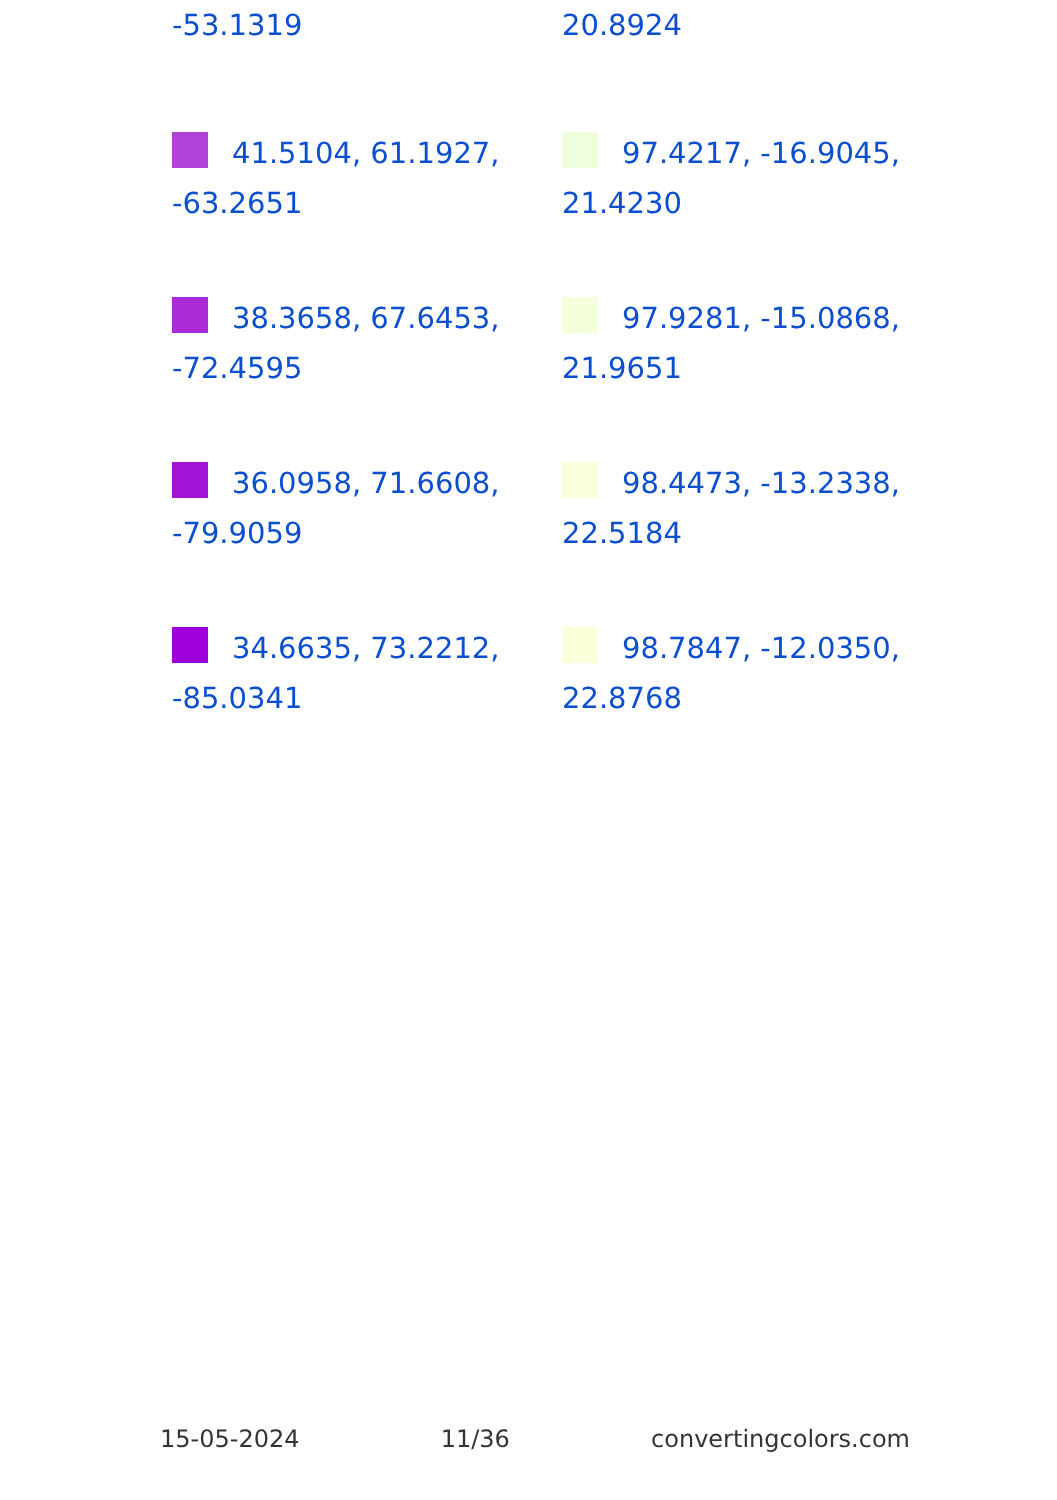-53.1319 20.8924
41.5104, 61.1927, -63.2651
97.4217, -16.9045, 21.4230
38.3658, 67.6453, -72.4595
97.9281, -15.0868, 21.9651
36.0958, 71.6608, -79.9059
98.4473, -13.2338, 22.5184
34.6635, 73.2212, -85.0341
98.7847, -12.0350, 22.8768
15-05-2024 11/36 convertingcolors.com